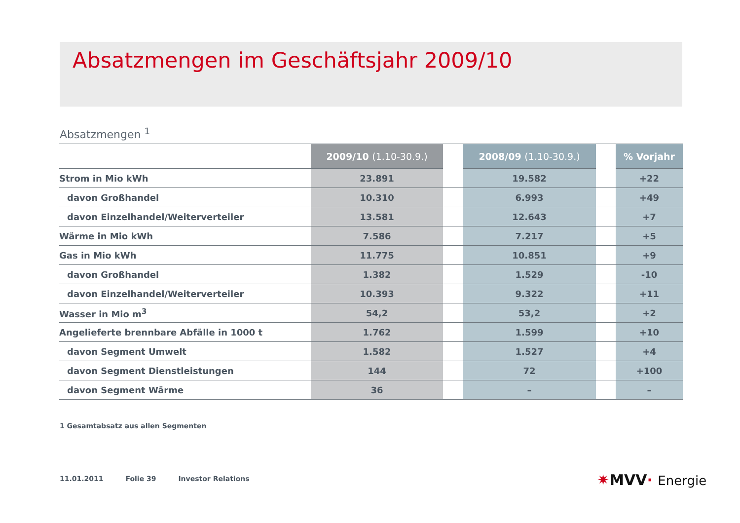Absatzmengen im Geschäftsjahr 2009/10
Absatzmengen <sup>1</sup>
| | 2009/10 (1.10-30.9.) | | 2008/09 (1.10-30.9.) | | % Vorjahr |
| --- | --- | --- | --- | --- | --- |
| Strom in Mio kWh | 23.891 | | 19.582 | | +22 |
| davon Großhandel | 10.310 | | 6.993 | | +49 |
| davon Einzelhandel/Weiterverteiler | 13.581 | | 12.643 | | +7 |
| Wärme in Mio kWh | 7.586 | | 7.217 | | +5 |
| Gas in Mio kWh | 11.775 | | 10.851 | | +9 |
| davon Großhandel | 1.382 | | 1.529 | | -10 |
| davon Einzelhandel/Weiterverteiler | 10.393 | | 9.322 | | +11 |
| Wasser in Mio m<sup>3</sup> | 54,2 | | 53,2 | | +2 |
| Angelieferte brennbare Abfälle in 1000 t | 1.762 | | 1.599 | | +10 |
| davon Segment Umwelt | 1.582 | | 1.527 | | +4 |
| davon Segment Dienstleistungen | 144 | | 72 | | +100 |
| davon Segment Wärme | 36 | | – | | – |
1 Gesamtabsatz aus allen Segmenten
11.01.2011 Folie 39 Investor Relations
✷MVV· Energie